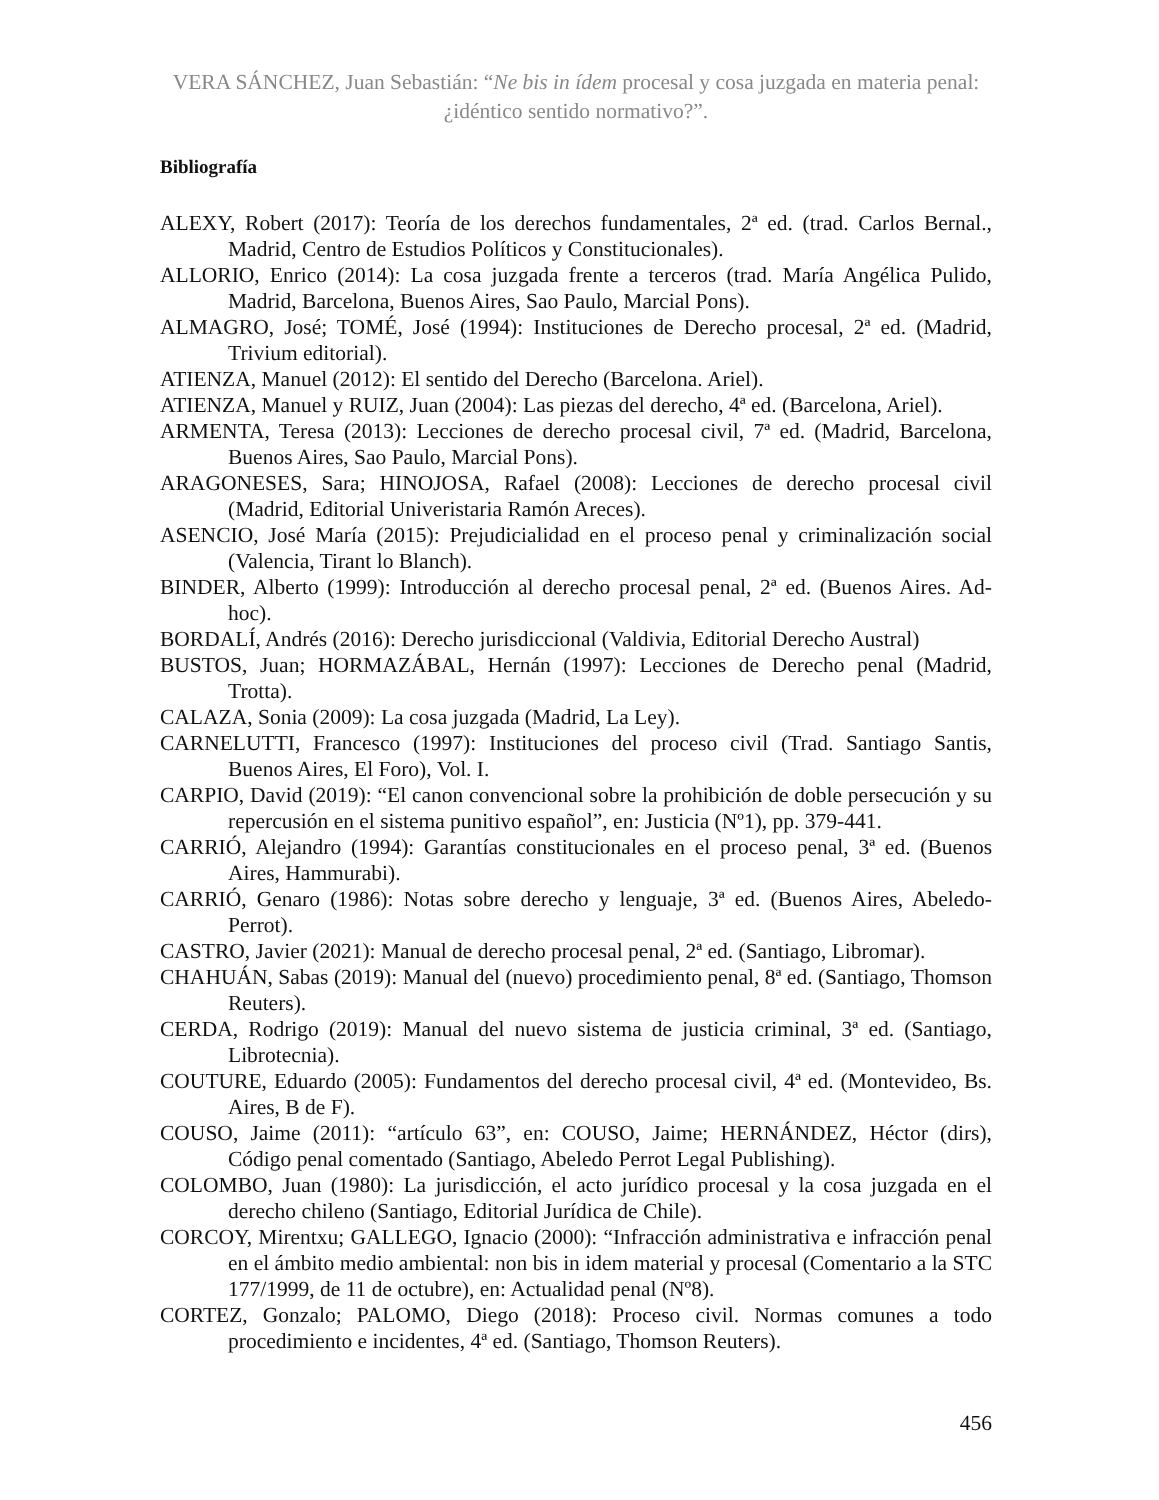VERA SÁNCHEZ, Juan Sebastián: “Ne bis in ídem procesal y cosa juzgada en materia penal: ¿idéntico sentido normativo?”.
Bibliografía
ALEXY, Robert (2017): Teoría de los derechos fundamentales, 2ª ed. (trad. Carlos Bernal., Madrid, Centro de Estudios Políticos y Constitucionales).
ALLORIO, Enrico (2014): La cosa juzgada frente a terceros (trad. María Angélica Pulido, Madrid, Barcelona, Buenos Aires, Sao Paulo, Marcial Pons).
ALMAGRO, José; TOMÉ, José (1994): Instituciones de Derecho procesal, 2ª ed. (Madrid, Trivium editorial).
ATIENZA, Manuel (2012): El sentido del Derecho (Barcelona. Ariel).
ATIENZA, Manuel y RUIZ, Juan (2004): Las piezas del derecho, 4ª ed. (Barcelona, Ariel).
ARMENTA, Teresa (2013): Lecciones de derecho procesal civil, 7ª ed. (Madrid, Barcelona, Buenos Aires, Sao Paulo, Marcial Pons).
ARAGONESES, Sara; HINOJOSA, Rafael (2008): Lecciones de derecho procesal civil (Madrid, Editorial Univeristaria Ramón Areces).
ASENCIO, José María (2015): Prejudicialidad en el proceso penal y criminalización social (Valencia, Tirant lo Blanch).
BINDER, Alberto (1999): Introducción al derecho procesal penal, 2ª ed. (Buenos Aires. Ad-hoc).
BORDALÍ, Andrés (2016): Derecho jurisdiccional (Valdivia, Editorial Derecho Austral)
BUSTOS, Juan; HORMAZÁBAL, Hernán (1997): Lecciones de Derecho penal (Madrid, Trotta).
CALAZA, Sonia (2009): La cosa juzgada (Madrid, La Ley).
CARNELUTTI, Francesco (1997): Instituciones del proceso civil (Trad. Santiago Santis, Buenos Aires, El Foro), Vol. I.
CARPIO, David (2019): “El canon convencional sobre la prohibición de doble persecución y su repercusión en el sistema punitivo español”, en: Justicia (Nº1), pp. 379-441.
CARRIÓ, Alejandro (1994): Garantías constitucionales en el proceso penal, 3ª ed. (Buenos Aires, Hammurabi).
CARRIÓ, Genaro (1986): Notas sobre derecho y lenguaje, 3ª ed. (Buenos Aires, Abeledo-Perrot).
CASTRO, Javier (2021): Manual de derecho procesal penal, 2ª ed. (Santiago, Libromar).
CHAHUÁN, Sabas (2019): Manual del (nuevo) procedimiento penal, 8ª ed. (Santiago, Thomson Reuters).
CERDA, Rodrigo (2019): Manual del nuevo sistema de justicia criminal, 3ª ed. (Santiago, Librotecnia).
COUTURE, Eduardo (2005): Fundamentos del derecho procesal civil, 4ª ed. (Montevideo, Bs. Aires, B de F).
COUSO, Jaime (2011): “artículo 63”, en: COUSO, Jaime; HERNÁNDEZ, Héctor (dirs), Código penal comentado (Santiago, Abeledo Perrot Legal Publishing).
COLOMBO, Juan (1980): La jurisdicción, el acto jurídico procesal y la cosa juzgada en el derecho chileno (Santiago, Editorial Jurídica de Chile).
CORCOY, Mirentxu; GALLEGO, Ignacio (2000): “Infracción administrativa e infracción penal en el ámbito medio ambiental: non bis in idem material y procesal (Comentario a la STC 177/1999, de 11 de octubre), en: Actualidad penal (Nº8).
CORTEZ, Gonzalo; PALOMO, Diego (2018): Proceso civil. Normas comunes a todo procedimiento e incidentes, 4ª ed. (Santiago, Thomson Reuters).
456